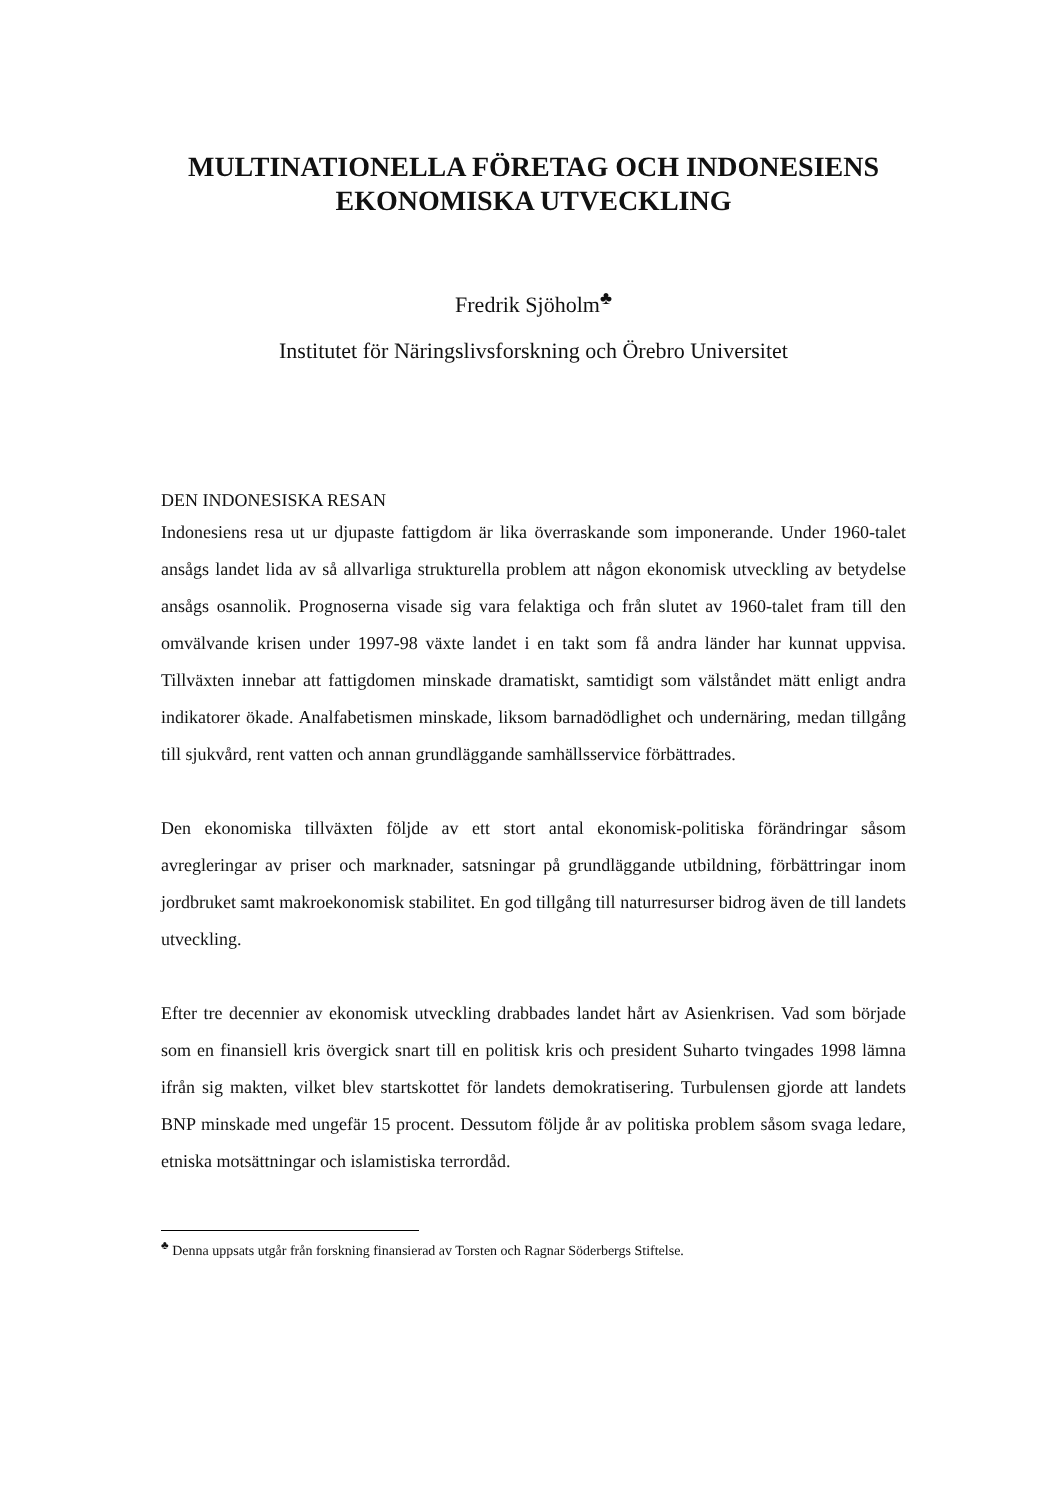MULTINATIONELLA FÖRETAG OCH INDONESIENS EKONOMISKA UTVECKLING
Fredrik Sjöholm<sup>♣</sup>
Institutet för Näringslivsforskning och Örebro Universitet
DEN INDONESISKA RESAN
Indonesiens resa ut ur djupaste fattigdom är lika överraskande som imponerande. Under 1960-talet ansågs landet lida av så allvarliga strukturella problem att någon ekonomisk utveckling av betydelse ansågs osannolik. Prognoserna visade sig vara felaktiga och från slutet av 1960-talet fram till den omvälvande krisen under 1997-98 växte landet i en takt som få andra länder har kunnat uppvisa. Tillväxten innebar att fattigdomen minskade dramatiskt, samtidigt som välståndet mätt enligt andra indikatorer ökade. Analfabetismen minskade, liksom barnadödlighet och undernäring, medan tillgång till sjukvård, rent vatten och annan grundläggande samhällsservice förbättrades.
Den ekonomiska tillväxten följde av ett stort antal ekonomisk-politiska förändringar såsom avregleringar av priser och marknader, satsningar på grundläggande utbildning, förbättringar inom jordbruket samt makroekonomisk stabilitet. En god tillgång till naturresurser bidrog även de till landets utveckling.
Efter tre decennier av ekonomisk utveckling drabbades landet hårt av Asienkrisen. Vad som började som en finansiell kris övergick snart till en politisk kris och president Suharto tvingades 1998 lämna ifrån sig makten, vilket blev startskottet för landets demokratisering. Turbulensen gjorde att landets BNP minskade med ungefär 15 procent. Dessutom följde år av politiska problem såsom svaga ledare, etniska motsättningar och islamistiska terrordåd.
<sup>♣</sup> Denna uppsats utgår från forskning finansierad av Torsten och Ragnar Söderbergs Stiftelse.